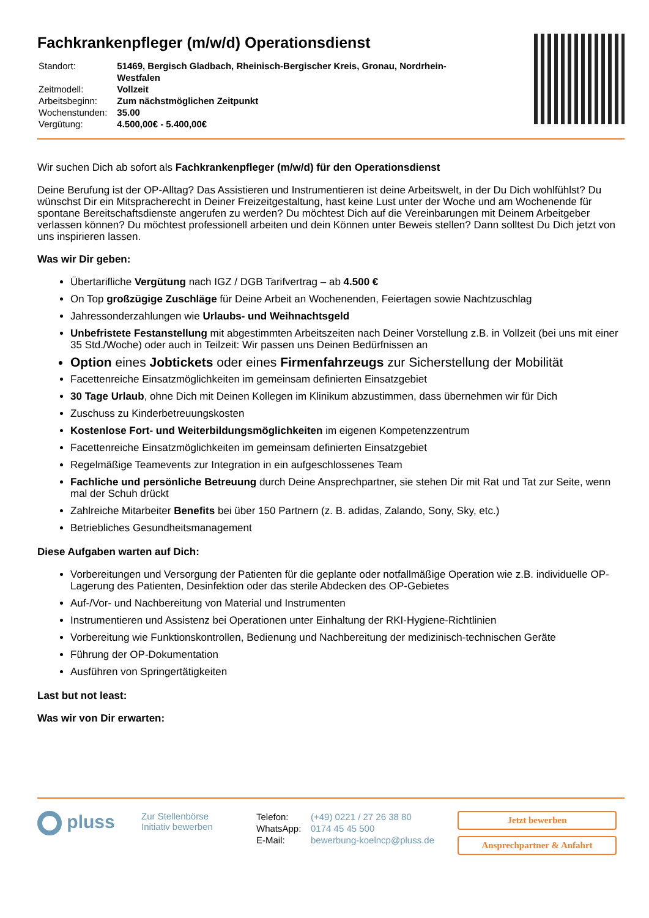Fachkrankenpfleger (m/w/d) Operationsdienst
| Standort: | 51469, Bergisch Gladbach, Rheinisch-Bergischer Kreis, Gronau, Nordrhein-Westfalen |
| Zeitmodell: | Vollzeit |
| Arbeitsbeginn: | Zum nächstmöglichen Zeitpunkt |
| Wochenstunden: | 35.00 |
| Vergütung: | 4.500,00€ - 5.400,00€ |
Wir suchen Dich ab sofort als Fachkrankenpfleger (m/w/d) für den Operationsdienst
Deine Berufung ist der OP-Alltag? Das Assistieren und Instrumentieren ist deine Arbeitswelt, in der Du Dich wohlfühlst? Du wünschst Dir ein Mitspracherecht in Deiner Freizeitgestaltung, hast keine Lust unter der Woche und am Wochenende für spontane Bereitschaftsdienste angerufen zu werden? Du möchtest Dich auf die Vereinbarungen mit Deinem Arbeitgeber verlassen können? Du möchtest professionell arbeiten und dein Können unter Beweis stellen? Dann solltest Du Dich jetzt von uns inspirieren lassen.
Was wir Dir geben:
Übertarifliche Vergütung nach IGZ / DGB Tarifvertrag – ab 4.500 €
On Top großzügige Zuschläge für Deine Arbeit an Wochenenden, Feiertagen sowie Nachtzuschlag
Jahressonderzahlungen wie Urlaubs- und Weihnachtsgeld
Unbefristete Festanstellung mit abgestimmten Arbeitszeiten nach Deiner Vorstellung z.B. in Vollzeit (bei uns mit einer 35 Std./Woche) oder auch in Teilzeit: Wir passen uns Deinen Bedürfnissen an
Option eines Jobtickets oder eines Firmenfahrzeugs zur Sicherstellung der Mobilität
Facettenreiche Einsatzmöglichkeiten im gemeinsam definierten Einsatzgebiet
30 Tage Urlaub, ohne Dich mit Deinen Kollegen im Klinikum abzustimmen, dass übernehmen wir für Dich
Zuschuss zu Kinderbetreuungskosten
Kostenlose Fort- und Weiterbildungsmöglichkeiten im eigenen Kompetenzzentrum
Facettenreiche Einsatzmöglichkeiten im gemeinsam definierten Einsatzgebiet
Regelmäßige Teamevents zur Integration in ein aufgeschlossenes Team
Fachliche und persönliche Betreuung durch Deine Ansprechpartner, sie stehen Dir mit Rat und Tat zur Seite, wenn mal der Schuh drückt
Zahlreiche Mitarbeiter Benefits bei über 150 Partnern (z. B. adidas, Zalando, Sony, Sky, etc.)
Betriebliches Gesundheitsmanagement
Diese Aufgaben warten auf Dich:
Vorbereitungen und Versorgung der Patienten für die geplante oder notfallmäßige Operation wie z.B. individuelle OP-Lagerung des Patienten, Desinfektion oder das sterile Abdecken des OP-Gebietes
Auf-/Vor- und Nachbereitung von Material und Instrumenten
Instrumentieren und Assistenz bei Operationen unter Einhaltung der RKI-Hygiene-Richtlinien
Vorbereitung wie Funktionskontrollen, Bedienung und Nachbereitung der medizinisch-technischen Geräte
Führung der OP-Dokumentation
Ausführen von Springertätigkeiten
Last but not least:
Was wir von Dir erwarten:
pluss
Zur Stellenbörse
Initiativ bewerben
| Telefon: | (+49) 0221 / 27 26 38 80 |
| WhatsApp: | 0174 45 45 500 |
| E-Mail: | bewerbung-koelncp@pluss.de |
Jetzt bewerben
Ansprechpartner & Anfahrt